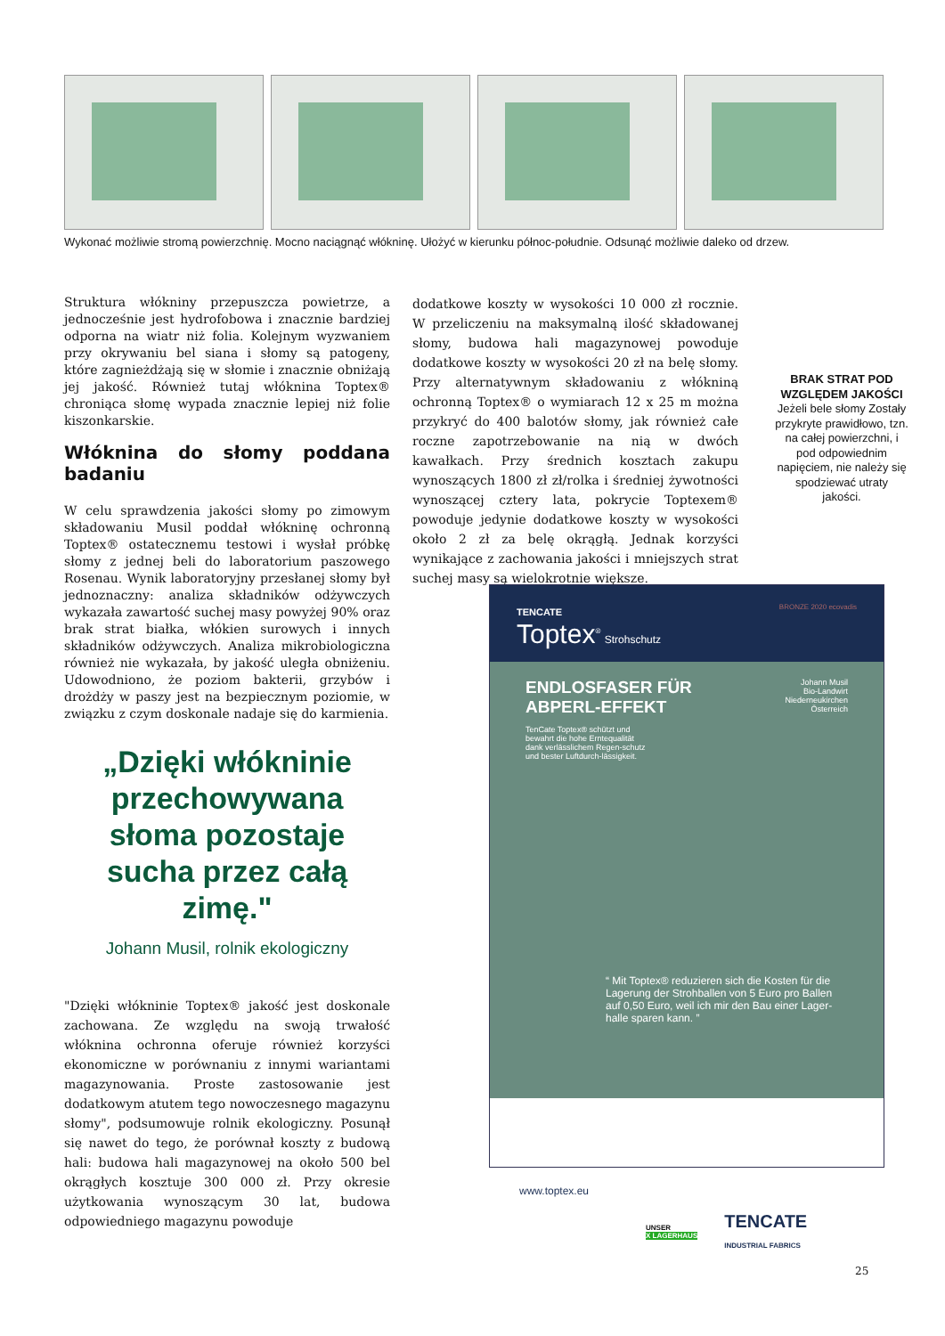Wykonać możliwie stromą powierzchnię. Mocno naciągnąć włókninę. Ułożyć w kierunku północ-południe. Odsunąć możliwie daleko od drzew.
Struktura włókniny przepuszcza powietrze, a jednocześnie jest hydrofobowa i znacznie bardziej odporna na wiatr niż folia. Kolejnym wyzwaniem przy okrywaniu bel siana i słomy są patogeny, które zagnieżdżają się w słomie i znacznie obniżają jej jakość. Również tutaj włóknina Toptex® chroniąca słomę wypada znacznie lepiej niż folie kiszonkarskie.
Włóknina do słomy poddana badaniu
W celu sprawdzenia jakości słomy po zimowym składowaniu Musil poddał włókninę ochronną Toptex® ostatecznemu testowi i wysłał próbkę słomy z jednej beli do laboratorium paszowego Rosenau. Wynik laboratoryjny przesłanej słomy był jednoznaczny: analiza składników odżywczych wykazała zawartość suchej masy powyżej 90% oraz brak strat białka, włókien surowych i innych składników odżywczych. Analiza mikrobiologiczna również nie wykazała, by jakość uległa obniżeniu. Udowodniono, że poziom bakterii, grzybów i drożdży w paszy jest na bezpiecznym poziomie, w związku z czym doskonale nadaje się do karmienia.
dodatkowe koszty w wysokości 10 000 zł rocznie. W przeliczeniu na maksymalną ilość składowanej słomy, budowa hali magazynowej powoduje dodatkowe koszty w wysokości 20 zł na belę słomy. Przy alternatywnym składowaniu z włókniną ochronną Toptex® o wymiarach 12 x 25 m można przykryć do 400 balotów słomy, jak również całe roczne zapotrzebowanie na nią w dwóch kawałkach. Przy średnich kosztach zakupu wynoszących 1800 zł zł/rolka i średniej żywotności wynoszącej cztery lata, pokrycie Toptexem® powoduje jedynie dodatkowe koszty w wysokości około 2 zł za belę okrągłą. Jednak korzyści wynikające z zachowania jakości i mniejszych strat suchej masy są wielokrotnie większe.
BRAK STRAT POD WZGLĘDEM JAKOŚCI
Jeżeli bele słomy Zostały przykryte prawidłowo, tzn. na całej powierzchni, i pod odpowiednim napięciem, nie należy się spodziewać utraty jakości.
„Dzięki włókninie przechowywana słoma pozostaje sucha przez całą zimę."
Johann Musil, rolnik ekologiczny
"Dzięki włókninie Toptex® jakość jest doskonale zachowana. Ze względu na swoją trwałość włóknina ochronna oferuje również korzyści ekonomiczne w porównaniu z innymi wariantami magazynowania. Proste zastosowanie jest dodatkowym atutem tego nowoczesnego magazynu słomy", podsumowuje rolnik ekologiczny. Posunął się nawet do tego, że porównał koszty z budową hali: budowa hali magazynowej na około 500 bel okrągłych kosztuje 300 000 zł. Przy okresie użytkowania wynoszącym 30 lat, budowa odpowiedniego magazynu powoduje
TENCATE BRONZE 2020 ecovadis
Toptex<sup>®</sup> Strohschutz
ENDLOSFASER FÜR
ABPERL-EFFEKT Johann Musil
Bio-Landwirt
Niederneukirchen
Österreich
TenCate Toptex® schützt und bewahrt die hohe Erntequalität dank verlässlichem Regen-schutz und bester Luftdurch-lässigkeit.
“ Mit Toptex® reduzieren sich die Kosten für die Lagerung der Strohballen von 5 Euro pro Ballen auf 0,50 Euro, weil ich mir den Bau einer Lager-halle sparen kann. ”
www.toptex.eu
UNSER
X LAGERHAUS TENCATE
INDUSTRIAL FABRICS
25